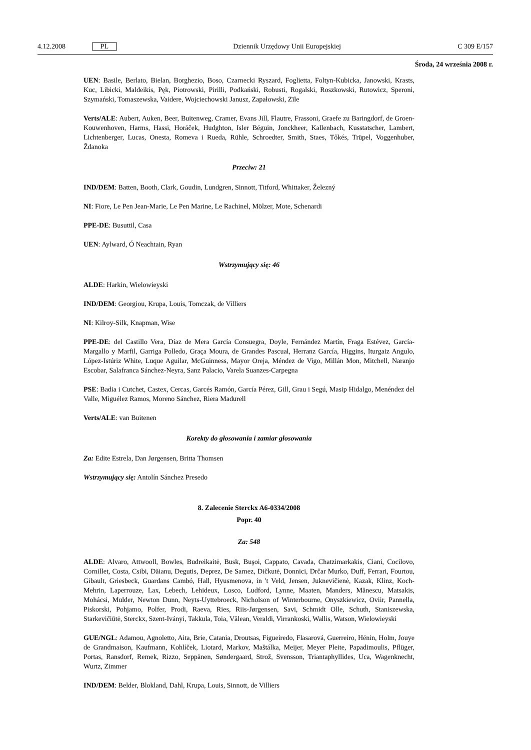4.12.2008 PL Dziennik Urzędowy Unii Europejskiej C 309 E/157
Środa, 24 września 2008 r.
UEN: Basile, Berlato, Bielan, Borghezio, Boso, Czarnecki Ryszard, Foglietta, Foltyn-Kubicka, Janowski, Krasts, Kuc, Libicki, Maldeikis, Pęk, Piotrowski, Pirilli, Podkański, Robusti, Rogalski, Roszkowski, Rutowicz, Speroni, Szymański, Tomaszewska, Vaidere, Wojciechowski Janusz, Zapałowski, Zīle
Verts/ALE: Aubert, Auken, Beer, Buitenweg, Cramer, Evans Jill, Flautre, Frassoni, Graefe zu Baringdorf, de Groen-Kouwenhoven, Harms, Hassi, Horáček, Hudghton, Isler Béguin, Jonckheer, Kallenbach, Kusstatscher, Lambert, Lichtenberger, Lucas, Onesta, Romeva i Rueda, Rühle, Schroedter, Smith, Staes, Tőkés, Trüpel, Voggenhuber, Ždanoka
Przeciw: 21
IND/DEM: Batten, Booth, Clark, Goudin, Lundgren, Sinnott, Titford, Whittaker, Železný
NI: Fiore, Le Pen Jean-Marie, Le Pen Marine, Le Rachinel, Mölzer, Mote, Schenardi
PPE-DE: Busuttil, Casa
UEN: Aylward, Ó Neachtain, Ryan
Wstrzymujący się: 46
ALDE: Harkin, Wielowieyski
IND/DEM: Georgiou, Krupa, Louis, Tomczak, de Villiers
NI: Kilroy-Silk, Knapman, Wise
PPE-DE: del Castillo Vera, Díaz de Mera García Consuegra, Doyle, Fernández Martín, Fraga Estévez, García-Margallo y Marfil, Garriga Polledo, Graça Moura, de Grandes Pascual, Herranz García, Higgins, Iturgaiz Angulo, López-Istúriz White, Luque Aguilar, McGuinness, Mayor Oreja, Méndez de Vigo, Millán Mon, Mitchell, Naranjo Escobar, Salafranca Sánchez-Neyra, Sanz Palacio, Varela Suanzes-Carpegna
PSE: Badia i Cutchet, Castex, Cercas, Garcés Ramón, García Pérez, Gill, Grau i Segú, Masip Hidalgo, Menéndez del Valle, Miguélez Ramos, Moreno Sánchez, Riera Madurell
Verts/ALE: van Buitenen
Korekty do głosowania i zamiar głosowania
Za: Edite Estrela, Dan Jørgensen, Britta Thomsen
Wstrzymujący się: Antolín Sánchez Presedo
8. Zalecenie Sterckx A6-0334/2008
Popr. 40
Za: 548
ALDE: Alvaro, Attwooll, Bowles, Budreikaitė, Busk, Buşoi, Cappato, Cavada, Chatzimarkakis, Ciani, Cocilovo, Cornillet, Costa, Csibi, Dăianu, Degutis, Deprez, De Sarnez, Dičkutė, Donnici, Drčar Murko, Duff, Ferrari, Fourtou, Gibault, Griesbeck, Guardans Cambó, Hall, Hyusmenova, in 't Veld, Jensen, Juknevičienė, Kazak, Klinz, Koch-Mehrin, Laperrouze, Lax, Lebech, Lehideux, Losco, Ludford, Lynne, Maaten, Manders, Mănescu, Matsakis, Mohácsi, Mulder, Newton Dunn, Neyts-Uyttebroeck, Nicholson of Winterbourne, Onyszkiewicz, Oviir, Pannella, Piskorski, Pohjamo, Polfer, Prodi, Raeva, Ries, Riis-Jørgensen, Savi, Schmidt Olle, Schuth, Staniszewska, Starkevičiūtė, Sterckx, Szent-Iványi, Takkula, Toia, Vălean, Veraldi, Virrankoski, Wallis, Watson, Wielowieyski
GUE/NGL: Adamou, Agnoletto, Aita, Brie, Catania, Droutsas, Figueiredo, Flasarová, Guerreiro, Hénin, Holm, Jouye de Grandmaison, Kaufmann, Kohlíček, Liotard, Markov, Maštálka, Meijer, Meyer Pleite, Papadimoulis, Pflüger, Portas, Ransdorf, Remek, Rizzo, Seppänen, Søndergaard, Strož, Svensson, Triantaphyllides, Uca, Wagenknecht, Wurtz, Zimmer
IND/DEM: Belder, Blokland, Dahl, Krupa, Louis, Sinnott, de Villiers